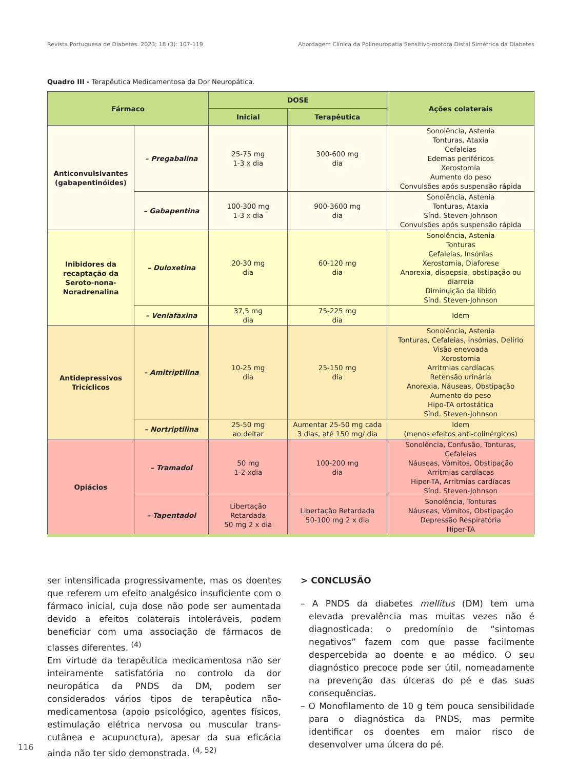Revista Portuguesa de Diabetes. 2023; 18 (3): 107-119 Abordagem Clínica da Polineuropatia Sensitivo-motora Distal Simétrica da Diabetes
Quadro III - Terapêutica Medicamentosa da Dor Neuropática.
| Fármaco | | DOSE | | Ações colaterais |
| --- | --- | --- | --- | --- |
| | | Inicial | Terapêutica | |
| Anticonvulsivantes (gabapentinóides) | – Pregabalina | 25-75 mg 1-3 x dia | 300-600 mg dia | Sonolência, Astenia Tonturas, Ataxia Cefaleias Edemas periféricos Xerostomia Aumento do peso Convulsões após suspensão rápida |
| | – Gabapentina | 100-300 mg 1-3 x dia | 900-3600 mg dia | Sonolência, Astenia Tonturas, Ataxia Sínd. Steven-Johnson Convulsões após suspensão rápida |
| Inibidores da recaptação da Seroto-nona-Noradrenalina | – Duloxetina | 20-30 mg dia | 60-120 mg dia | Sonolência, Astenia Tonturas Cefaleias, Insónias Xerostomia, Diaforese Anorexia, dispepsia, obstipação ou diarreia Diminuição da líbido Sínd. Steven-Johnson |
| | – Venlafaxina | 37,5 mg dia | 75-225 mg dia | Idem |
| Antidepressivos Tricíclicos | – Amitriptilina | 10-25 mg dia | 25-150 mg dia | Sonolência, Astenia Tonturas, Cefaleias, Insónias, Delírio Visão enevoada Xerostomia Arritmias cardíacas Retensão urinária Anorexia, Náuseas, Obstipação Aumento do peso Hipo-TA ortostática Sínd. Steven-Johnson |
| | – Nortriptilina | 25-50 mg ao deitar | Aumentar 25-50 mg cada 3 dias, até 150 mg/ dia | Idem (menos efeitos anti-colinérgicos) |
| Opiácios | – Tramadol | 50 mg 1-2 xdia | 100-200 mg dia | Sonolência, Confusão, Tonturas, Cefaleias Náuseas, Vómitos, Obstipação Arritmias cardíacas Hiper-TA, Arritmias cardíacas Sínd. Steven-Johnson |
| | – Tapentadol | Libertação Retardada 50 mg 2 x dia | Libertação Retardada 50-100 mg 2 x dia | Sonolência, Tonturas Náuseas, Vómitos, Obstipação Depressão Respiratória Hiper-TA |
ser intensificada progressivamente, mas os doentes que referem um efeito analgésico insuficiente com o fármaco inicial, cuja dose não pode ser aumentada devido a efeitos colaterais intoleráveis, podem beneficiar com uma associação de fármacos de classes diferentes. <sup>(4)</sup>
Em virtude da terapêutica medicamentosa não ser inteiramente satisfatória no controlo da dor neuropática da PNDS da DM, podem ser considerados vários tipos de terapêutica não-medicamentosa (apoio psicológico, agentes físicos, estimulação elétrica nervosa ou muscular trans-cutânea e acupunctura), apesar da sua eficácia ainda não ter sido demonstrada. <sup>(4, 52)</sup>
> CONCLUSÃO
– A PNDS da diabetes mellitus (DM) tem uma elevada prevalência mas muitas vezes não é diagnosticada: o predomínio de “sintomas negativos” fazem com que passe facilmente despercebida ao doente e ao médico. O seu diagnóstico precoce pode ser útil, nomeadamente na prevenção das úlceras do pé e das suas consequências.
– O Monofilamento de 10 g tem pouca sensibilidade para o diagnóstica da PNDS, mas permite identificar os doentes em maior risco de desenvolver uma úlcera do pé.
116